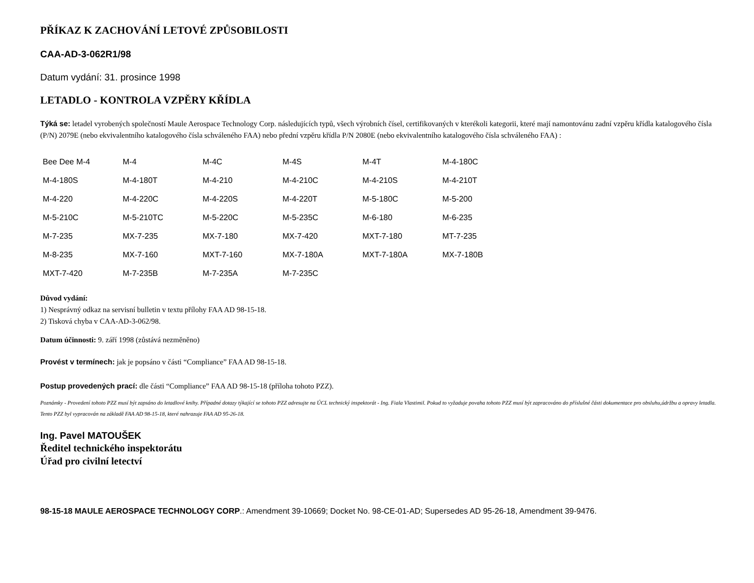PŘÍKAZ K ZACHOVÁNÍ LETOVÉ ZPŮSOBILOSTI
CAA-AD-3-062R1/98
Datum vydání: 31. prosince 1998
LETADLO - KONTROLA VZPĚRY KŘÍDLA
Týká se: letadel vyrobených společností Maule Aerospace Technology Corp. následujících typů, všech výrobních čísel, certifikovaných v kterékoli kategorii, které mají namontovánu zadní vzpěru křídla katalogového čísla (P/N) 2079E (nebo ekvivalentního katalogového čísla schváleného FAA) nebo přední vzpěru křídla P/N 2080E (nebo ekvivalentního katalogového čísla schváleného FAA) :
| Bee Dee M-4 | M-4 | M-4C | M-4S | M-4T | M-4-180C |
| M-4-180S | M-4-180T | M-4-210 | M-4-210C | M-4-210S | M-4-210T |
| M-4-220 | M-4-220C | M-4-220S | M-4-220T | M-5-180C | M-5-200 |
| M-5-210C | M-5-210TC | M-5-220C | M-5-235C | M-6-180 | M-6-235 |
| M-7-235 | MX-7-235 | MX-7-180 | MX-7-420 | MXT-7-180 | MT-7-235 |
| M-8-235 | MX-7-160 | MXT-7-160 | MX-7-180A | MXT-7-180A | MX-7-180B |
| MXT-7-420 | M-7-235B | M-7-235A | M-7-235C | | |
Důvod vydání:
1) Nesprávný odkaz na servisní bulletin v textu přílohy FAA AD 98-15-18.
2) Tisková chyba v CAA-AD-3-062/98.
Datum účinnosti: 9. září 1998 (zůstává nezměněno)
Provést v termínech: jak je popsáno v části “Compliance” FAA AD 98-15-18.
Postup provedených prací: dle části “Compliance” FAA AD 98-15-18 (příloha tohoto PZZ).
Poznámky - Provedení tohoto PZZ musí být zapsáno do letadlové knihy. Případné dotazy týkající se tohoto PZZ adresujte na ÚCL technický inspektorát - Ing. Fiala Vlastimil. Pokud to vyžaduje povaha tohoto PZZ musí být zapracováno do příslušné části dokumentace pro obsluhu,údržbu a opravy letadla. Tento PZZ byl vypracován na základě FAA AD 98-15-18, které nahrazuje FAA AD 95-26-18.
Ing. Pavel MATOUŠEK
Ředitel technického inspektorátu
Úřad pro civilní letectví
98-15-18 MAULE AEROSPACE TECHNOLOGY CORP.: Amendment 39-10669; Docket No. 98-CE-01-AD; Supersedes AD 95-26-18, Amendment 39-9476.